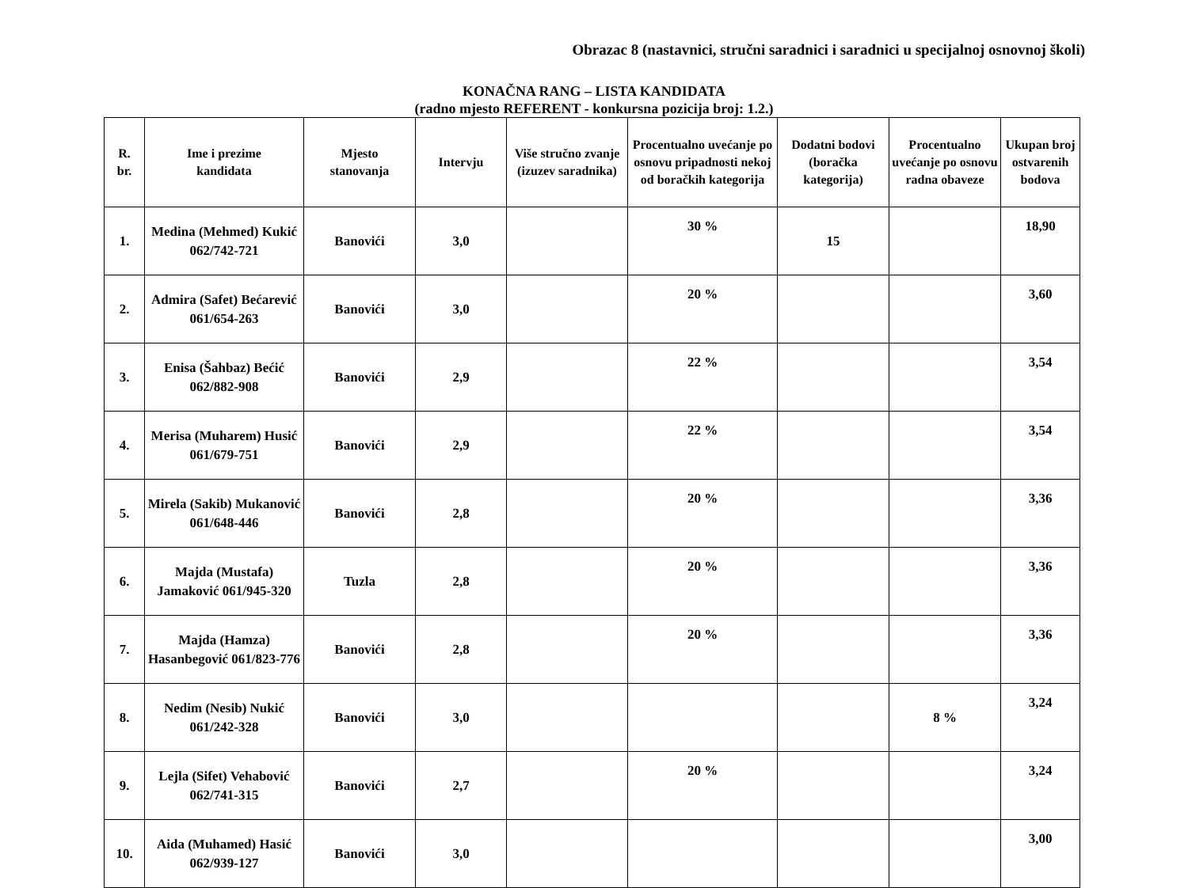Obrazac 8 (nastavnici, stručni saradnici i saradnici u specijalnoj osnovnoj školi)
KONAČNA RANG – LISTA KANDIDATA
(radno mjesto REFERENT - konkursna pozicija broj: 1.2.)
| R. br. | Ime i prezime kandidata | Mjesto stanovanja | Intervju | Više stručno zvanje (izuzev saradnika) | Procentualno uvećanje po osnovu pripadnosti nekoj od boračkih kategorija | Dodatni bodovi (boračka kategorija) | Procentualno uvećanje po osnovu radna obaveze | Ukupan broj ostvarenih bodova |
| --- | --- | --- | --- | --- | --- | --- | --- | --- |
| 1. | Medina (Mehmed) Kukić 062/742-721 | Banovići | 3,0 | | 30 % | 15 | | 18,90 |
| 2. | Admira (Safet) Bećarević 061/654-263 | Banovići | 3,0 | | 20 % | | | 3,60 |
| 3. | Enisa (Šahbaz) Bećić 062/882-908 | Banovići | 2,9 | | 22 % | | | 3,54 |
| 4. | Merisa (Muharem) Husić 061/679-751 | Banovići | 2,9 | | 22 % | | | 3,54 |
| 5. | Mirela (Sakib) Mukanović 061/648-446 | Banovići | 2,8 | | 20 % | | | 3,36 |
| 6. | Majda (Mustafa) Jamaković 061/945-320 | Tuzla | 2,8 | | 20 % | | | 3,36 |
| 7. | Majda (Hamza) Hasanbegović 061/823-776 | Banovići | 2,8 | | 20 % | | | 3,36 |
| 8. | Nedim (Nesib) Nukić 061/242-328 | Banovići | 3,0 | | | | 8 % | 3,24 |
| 9. | Lejla (Sifet) Vehabović 062/741-315 | Banovići | 2,7 | | 20 % | | | 3,24 |
| 10. | Aida (Muhamed) Hasić 062/939-127 | Banovići | 3,0 | | | | | 3,00 |